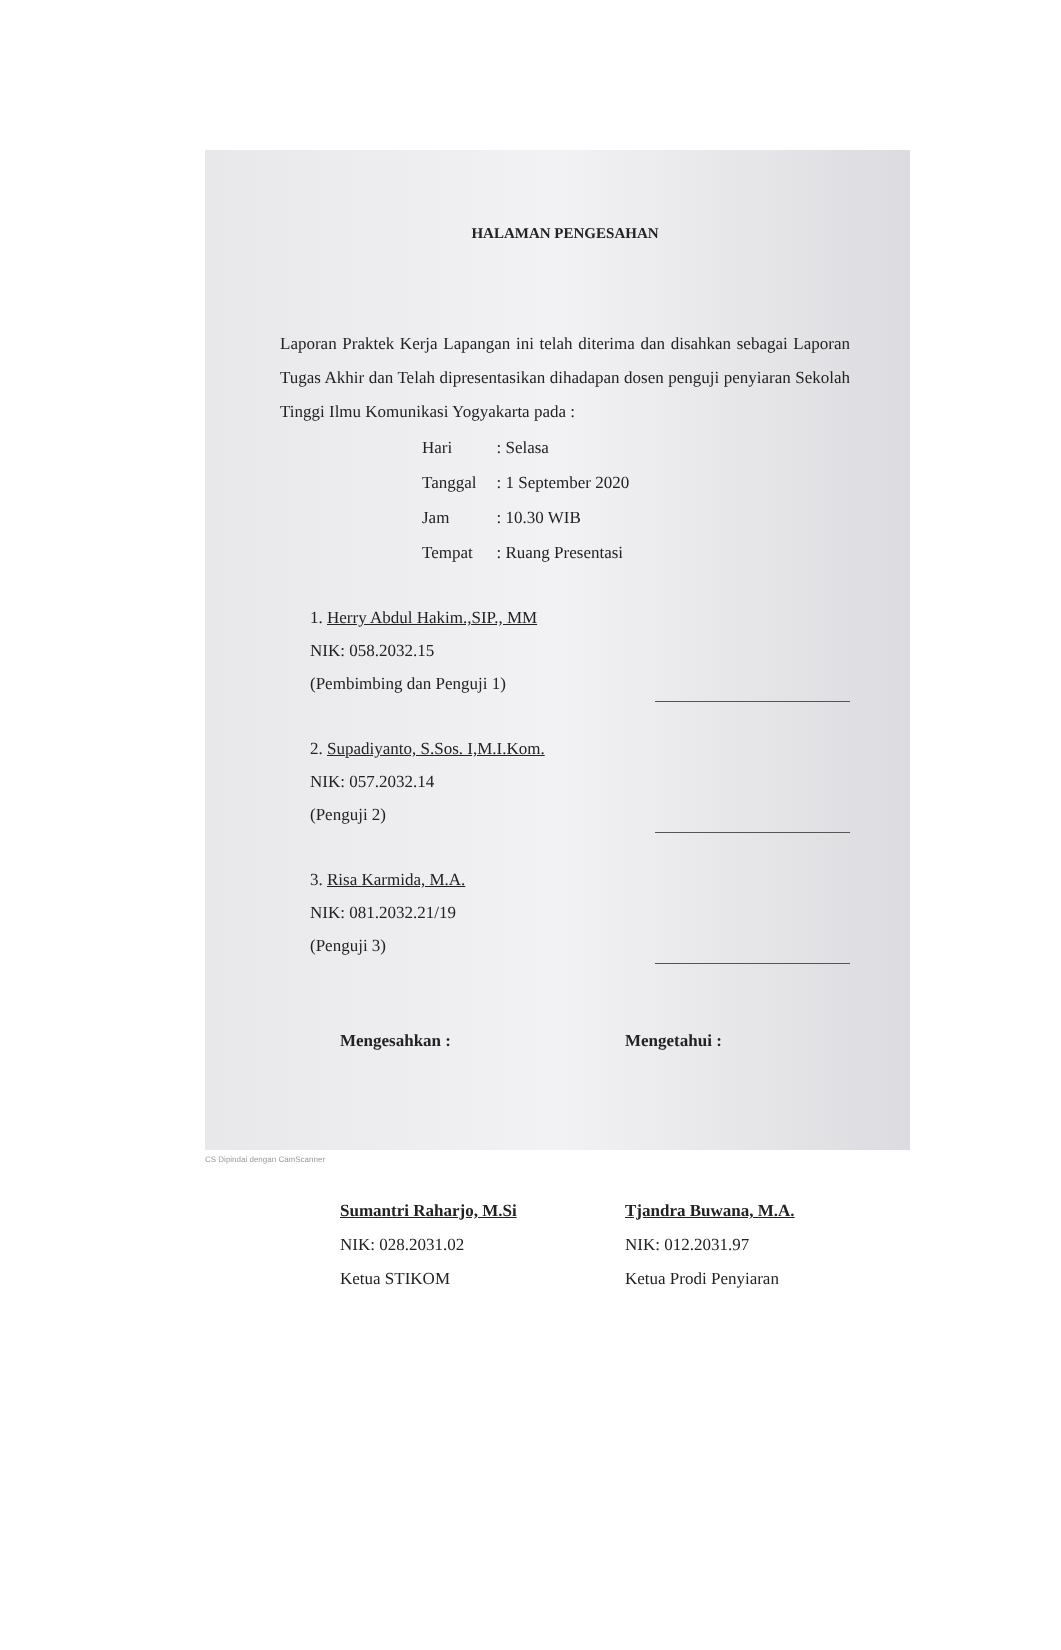HALAMAN PENGESAHAN
Laporan Praktek Kerja Lapangan ini telah diterima dan disahkan sebagai Laporan Tugas Akhir dan Telah dipresentasikan dihadapan dosen penguji penyiaran Sekolah Tinggi Ilmu Komunikasi Yogyakarta pada :
| Hari | : Selasa |
| Tanggal | : 1 September 2020 |
| Jam | : 10.30 WIB |
| Tempat | : Ruang Presentasi |
1. Herry Abdul Hakim.,SIP., MM
NIK: 058.2032.15
(Pembimbing dan Penguji 1)
2. Supadiyanto, S.Sos. I,M.I.Kom.
NIK: 057.2032.14
(Penguji 2)
3. Risa Karmida, M.A.
NIK: 081.2032.21/19
(Penguji 3)
Mengesahkan :
Sumantri Raharjo, M.Si
NIK: 028.2031.02
Ketua STIKOM
Mengetahui :
Tjandra Buwana, M.A.
NIK: 012.2031.97
Ketua Prodi Penyiaran
CS Dipindai dengan CamScanner